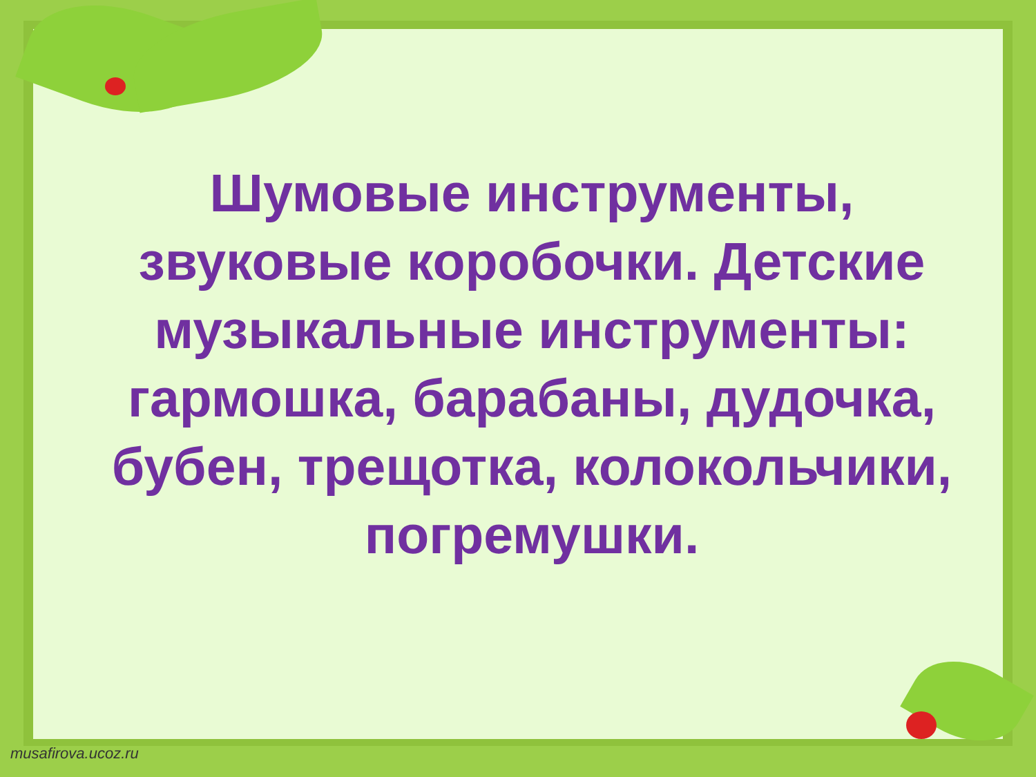Шумовые инструменты, звуковые коробочки. Детские музыкальные инструменты: гармошка, барабаны, дудочка, бубен, трещотка, колокольчики, погремушки.
musafirova.ucoz.ru